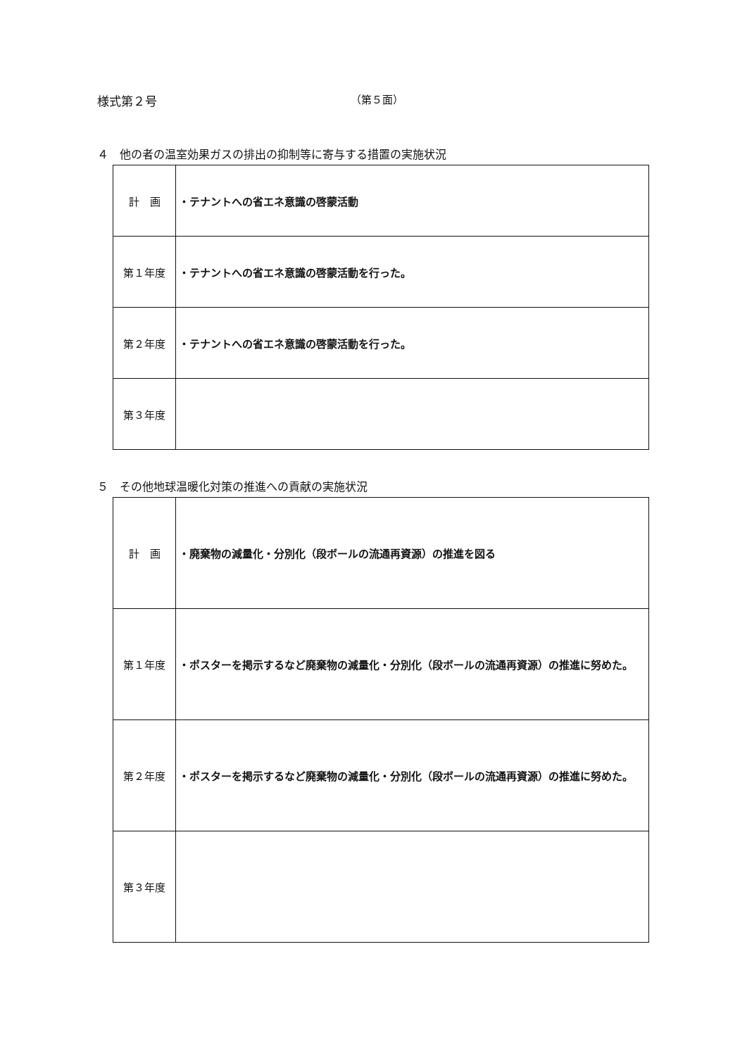様式第２号 （第５面）
４　他の者の温室効果ガスの排出の抑制等に寄与する措置の実施状況
| 計 画 | ・テナントへの省エネ意識の啓蒙活動 |
| 第１年度 | ・テナントへの省エネ意識の啓蒙活動を行った。 |
| 第２年度 | ・テナントへの省エネ意識の啓蒙活動を行った。 |
| 第３年度 | |
５　その他地球温暖化対策の推進への貢献の実施状況
| 計 画 | ・廃棄物の減量化・分別化（段ボールの流通再資源）の推進を図る |
| 第１年度 | ・ポスターを掲示するなど廃棄物の減量化・分別化（段ボールの流通再資源）の推進に努めた。 |
| 第２年度 | ・ポスターを掲示するなど廃棄物の減量化・分別化（段ボールの流通再資源）の推進に努めた。 |
| 第３年度 | |